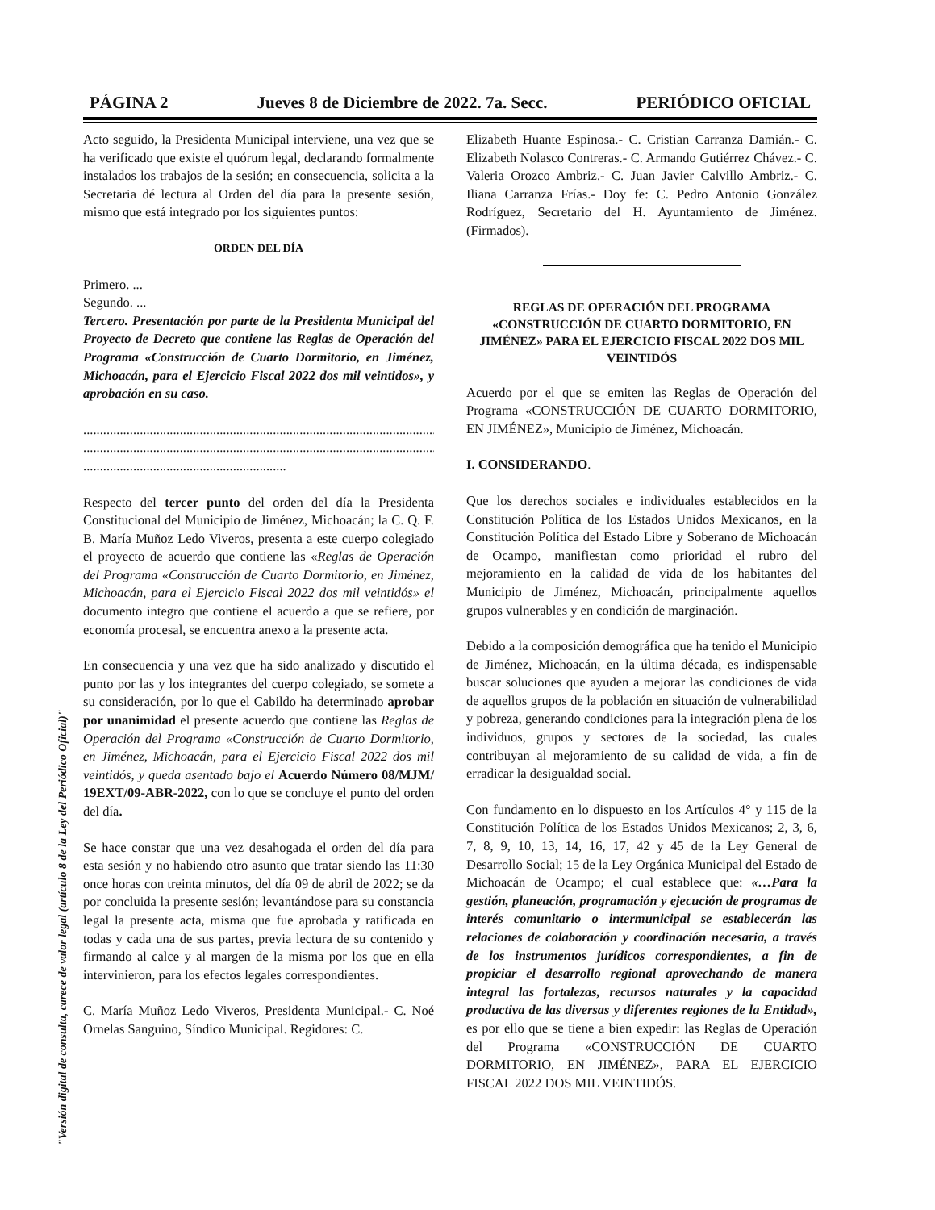PÁGINA 2 Jueves 8 de Diciembre de 2022. 7a. Secc. PERIÓDICO OFICIAL
"Versión digital de consulta, carece de valor legal (artículo 8 de la Ley del Periódico Oficial)"
Acto seguido, la Presidenta Municipal interviene, una vez que se ha verificado que existe el quórum legal, declarando formalmente instalados los trabajos de la sesión; en consecuencia, solicita a la Secretaria dé lectura al Orden del día para la presente sesión, mismo que está integrado por los siguientes puntos:
ORDEN DEL DÍA
Primero. ...
Segundo. ...
Tercero. Presentación por parte de la Presidenta Municipal del Proyecto de Decreto que contiene las Reglas de Operación del Programa «Construcción de Cuarto Dormitorio, en Jiménez, Michoacán, para el Ejercicio Fiscal 2022 dos mil veintidos», y aprobación en su caso.
..............................................................................................................
..............................................................................................................
.............................................................
Respecto del tercer punto del orden del día la Presidenta Constitucional del Municipio de Jiménez, Michoacán; la C. Q. F. B. María Muñoz Ledo Viveros, presenta a este cuerpo colegiado el proyecto de acuerdo que contiene las «Reglas de Operación del Programa «Construcción de Cuarto Dormitorio, en Jiménez, Michoacán, para el Ejercicio Fiscal 2022 dos mil veintidós» el documento integro que contiene el acuerdo a que se refiere, por economía procesal, se encuentra anexo a la presente acta.
En consecuencia y una vez que ha sido analizado y discutido el punto por las y los integrantes del cuerpo colegiado, se somete a su consideración, por lo que el Cabildo ha determinado aprobar por unanimidad el presente acuerdo que contiene las Reglas de Operación del Programa «Construcción de Cuarto Dormitorio, en Jiménez, Michoacán, para el Ejercicio Fiscal 2022 dos mil veintidós, y queda asentado bajo el Acuerdo Número 08/MJM/ 19EXT/09-ABR-2022, con lo que se concluye el punto del orden del día.
Se hace constar que una vez desahogada el orden del día para esta sesión y no habiendo otro asunto que tratar siendo las 11:30 once horas con treinta minutos, del día 09 de abril de 2022; se da por concluida la presente sesión; levantándose para su constancia legal la presente acta, misma que fue aprobada y ratificada en todas y cada una de sus partes, previa lectura de su contenido y firmando al calce y al margen de la misma por los que en ella intervinieron, para los efectos legales correspondientes.
C. María Muñoz Ledo Viveros, Presidenta Municipal.- C. Noé Ornelas Sanguino, Síndico Municipal. Regidores: C.
Elizabeth Huante Espinosa.- C. Cristian Carranza Damián.- C. Elizabeth Nolasco Contreras.- C. Armando Gutiérrez Chávez.- C. Valeria Orozco Ambriz.- C. Juan Javier Calvillo Ambriz.- C. Iliana Carranza Frías.- Doy fe: C. Pedro Antonio González Rodríguez, Secretario del H. Ayuntamiento de Jiménez. (Firmados).
REGLAS DE OPERACIÓN DEL PROGRAMA «CONSTRUCCIÓN DE CUARTO DORMITORIO, EN JIMÉNEZ» PARA EL EJERCICIO FISCAL 2022 DOS MIL VEINTIDÓS
Acuerdo por el que se emiten las Reglas de Operación del Programa «CONSTRUCCIÓN DE CUARTO DORMITORIO, EN JIMÉNEZ», Municipio de Jiménez, Michoacán.
I. CONSIDERANDO.
Que los derechos sociales e individuales establecidos en la Constitución Política de los Estados Unidos Mexicanos, en la Constitución Política del Estado Libre y Soberano de Michoacán de Ocampo, manifiestan como prioridad el rubro del mejoramiento en la calidad de vida de los habitantes del Municipio de Jiménez, Michoacán, principalmente aquellos grupos vulnerables y en condición de marginación.
Debido a la composición demográfica que ha tenido el Municipio de Jiménez, Michoacán, en la última década, es indispensable buscar soluciones que ayuden a mejorar las condiciones de vida de aquellos grupos de la población en situación de vulnerabilidad y pobreza, generando condiciones para la integración plena de los individuos, grupos y sectores de la sociedad, las cuales contribuyan al mejoramiento de su calidad de vida, a fin de erradicar la desigualdad social.
Con fundamento en lo dispuesto en los Artículos 4° y 115 de la Constitución Política de los Estados Unidos Mexicanos; 2, 3, 6, 7, 8, 9, 10, 13, 14, 16, 17, 42 y 45 de la Ley General de Desarrollo Social; 15 de la Ley Orgánica Municipal del Estado de Michoacán de Ocampo; el cual establece que: «…Para la gestión, planeación, programación y ejecución de programas de interés comunitario o intermunicipal se establecerán las relaciones de colaboración y coordinación necesaria, a través de los instrumentos jurídicos correspondientes, a fin de propiciar el desarrollo regional aprovechando de manera integral las fortalezas, recursos naturales y la capacidad productiva de las diversas y diferentes regiones de la Entidad», es por ello que se tiene a bien expedir: las Reglas de Operación del Programa «CONSTRUCCIÓN DE CUARTO DORMITORIO, EN JIMÉNEZ», PARA EL EJERCICIO FISCAL 2022 DOS MIL VEINTIDÓS.